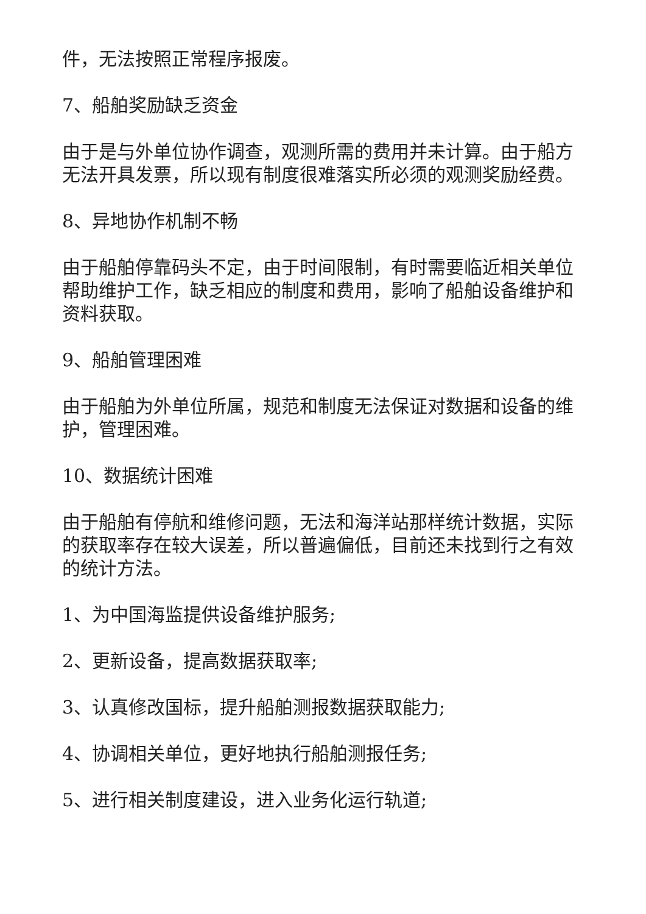件，无法按照正常程序报废。
7、船舶奖励缺乏资金
由于是与外单位协作调查，观测所需的费用并未计算。由于船方无法开具发票，所以现有制度很难落实所必须的观测奖励经费。
8、异地协作机制不畅
由于船舶停靠码头不定，由于时间限制，有时需要临近相关单位帮助维护工作，缺乏相应的制度和费用，影响了船舶设备维护和资料获取。
9、船舶管理困难
由于船舶为外单位所属，规范和制度无法保证对数据和设备的维护，管理困难。
10、数据统计困难
由于船舶有停航和维修问题，无法和海洋站那样统计数据，实际的获取率存在较大误差，所以普遍偏低，目前还未找到行之有效的统计方法。
1、为中国海监提供设备维护服务;
2、更新设备，提高数据获取率;
3、认真修改国标，提升船舶测报数据获取能力;
4、协调相关单位，更好地执行船舶测报任务;
5、进行相关制度建设，进入业务化运行轨道;